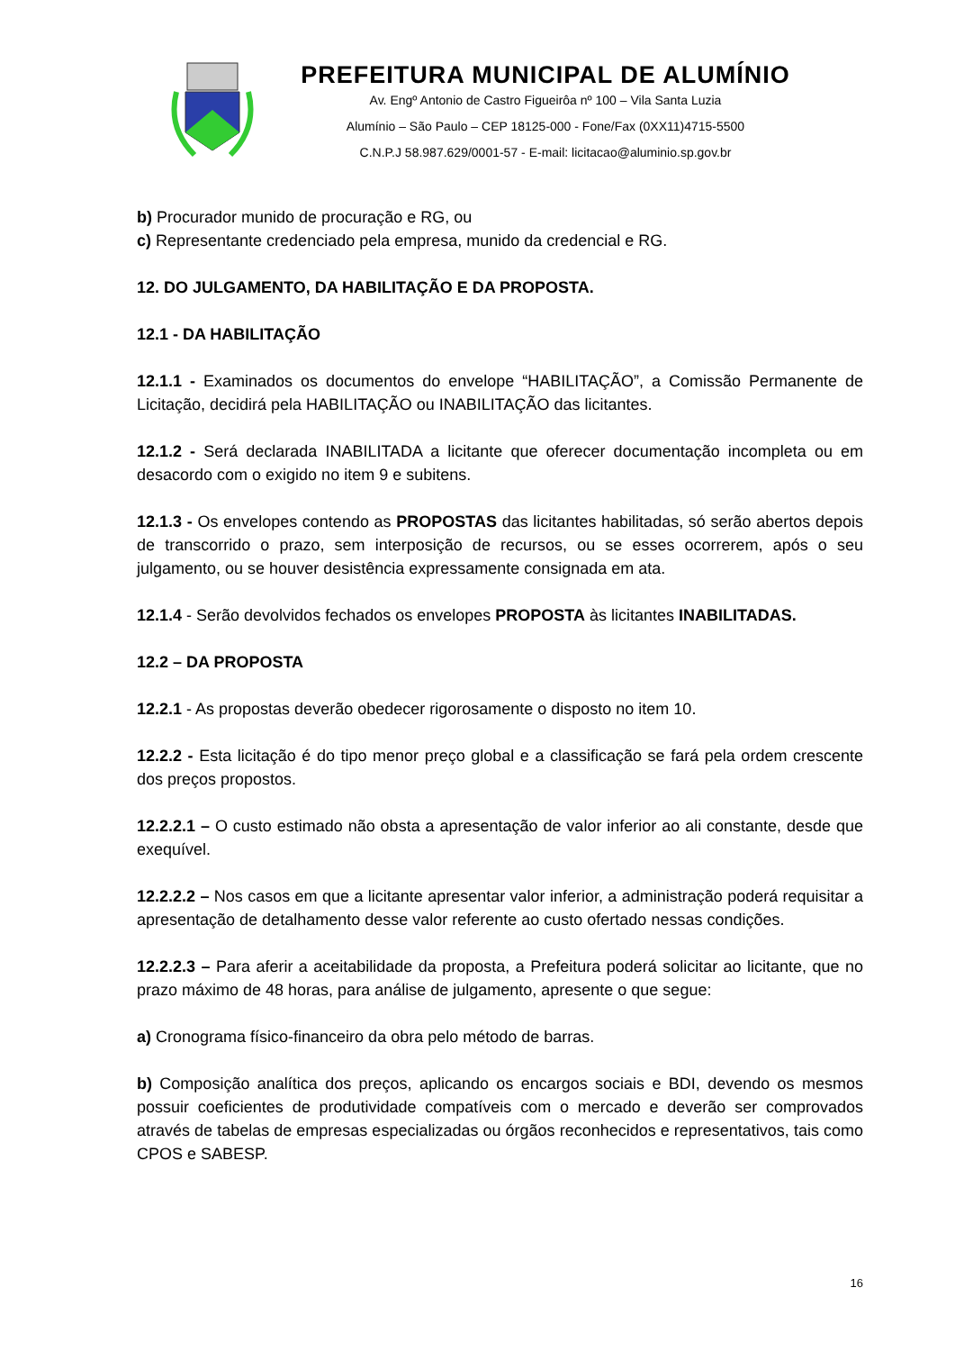PREFEITURA MUNICIPAL DE ALUMÍNIO
Av. Engº Antonio de Castro Figueirôa nº 100 – Vila Santa Luzia
Alumínio – São Paulo – CEP 18125-000 - Fone/Fax (0XX11)4715-5500
C.N.P.J 58.987.629/0001-57 - E-mail: licitacao@aluminio.sp.gov.br
b) Procurador munido de procuração e RG, ou
c) Representante credenciado pela empresa, munido da credencial e RG.
12. DO JULGAMENTO, DA HABILITAÇÃO E DA PROPOSTA.
12.1 - DA HABILITAÇÃO
12.1.1 - Examinados os documentos do envelope “HABILITAÇÃO”, a Comissão Permanente de Licitação, decidirá pela HABILITAÇÃO ou INABILITAÇÃO das licitantes.
12.1.2 - Será declarada INABILITADA a licitante que oferecer documentação incompleta ou em desacordo com o exigido no item 9 e subitens.
12.1.3 - Os envelopes contendo as PROPOSTAS das licitantes habilitadas, só serão abertos depois de transcorrido o prazo, sem interposição de recursos, ou se esses ocorrerem, após o seu julgamento, ou se houver desistência expressamente consignada em ata.
12.1.4 - Serão devolvidos fechados os envelopes PROPOSTA às licitantes INABILITADAS.
12.2 – DA PROPOSTA
12.2.1 - As propostas deverão obedecer rigorosamente o disposto no item 10.
12.2.2 - Esta licitação é do tipo menor preço global e a classificação se fará pela ordem crescente dos preços propostos.
12.2.2.1 – O custo estimado não obsta a apresentação de valor inferior ao ali constante, desde que exequível.
12.2.2.2 – Nos casos em que a licitante apresentar valor inferior, a administração poderá requisitar a apresentação de detalhamento desse valor referente ao custo ofertado nessas condições.
12.2.2.3 – Para aferir a aceitabilidade da proposta, a Prefeitura poderá solicitar ao licitante, que no prazo máximo de 48 horas, para análise de julgamento, apresente o que segue:
a) Cronograma físico-financeiro da obra pelo método de barras.
b) Composição analítica dos preços, aplicando os encargos sociais e BDI, devendo os mesmos possuir coeficientes de produtividade compatíveis com o mercado e deverão ser comprovados através de tabelas de empresas especializadas ou órgãos reconhecidos e representativos, tais como CPOS e SABESP.
16